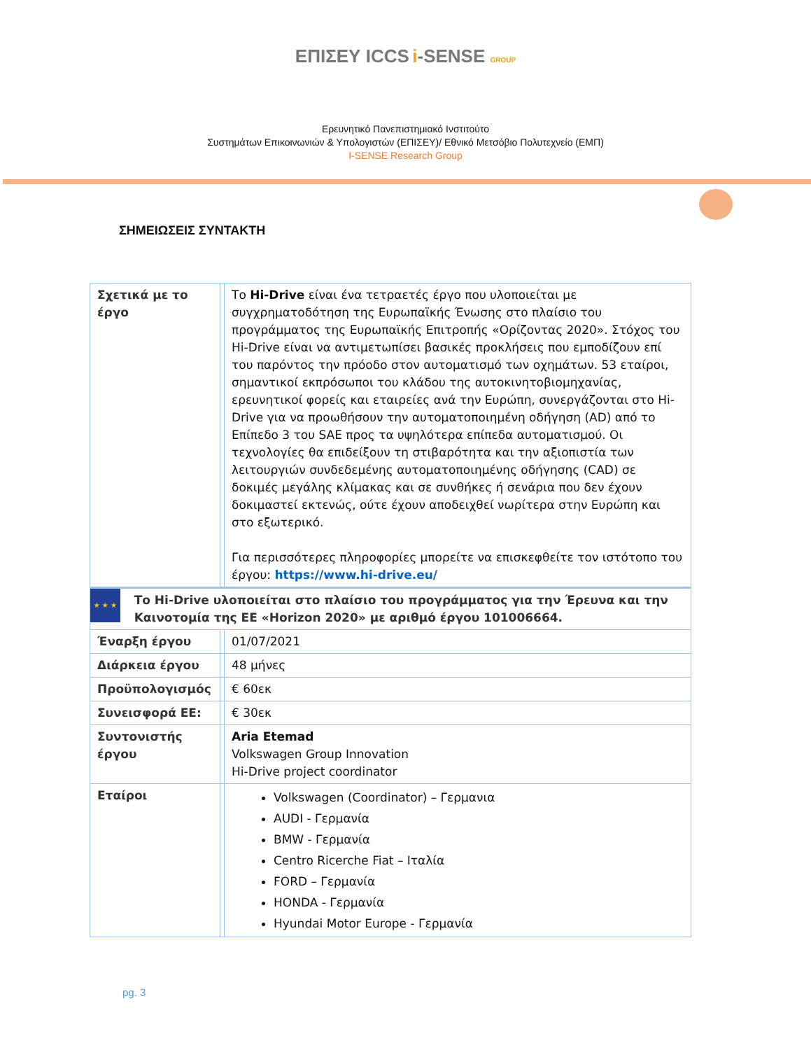ΕΠΙΣΕΥ ICCS i-SENSE GROUP
Ερευνητικό Πανεπιστημιακό Ινστιτούτο
Συστημάτων Επικοινωνιών & Υπολογιστών (ΕΠΙΣΕΥ)/ Εθνικό Μετσόβιο Πολυτεχνείο (ΕΜΠ)
I-SENSE Research Group
ΣΗΜΕΙΩΣΕΙΣ ΣΥΝΤΑΚΤΗ
| Σχετικά με το έργο | | Το Hi-Drive είναι ένα τετραετές έργο που υλοποιείται με συγχρηματοδότηση της Ευρωπαϊκής Ένωσης στο πλαίσιο του προγράμματος της Ευρωπαϊκής Επιτροπής «Ορίζοντας 2020». Στόχος του Hi-Drive είναι να αντιμετωπίσει βασικές προκλήσεις που εμποδίζουν επί του παρόντος την πρόοδο στον αυτοματισμό των οχημάτων. 53 εταίροι, σημαντικοί εκπρόσωποι του κλάδου της αυτοκινητοβιομηχανίας, ερευνητικοί φορείς και εταιρείες ανά την Ευρώπη, συνεργάζονται στο Hi-Drive για να προωθήσουν την αυτοματοποιημένη οδήγηση (AD) από το Επίπεδο 3 του SAE προς τα υψηλότερα επίπεδα αυτοματισμού. Οι τεχνολογίες θα επιδείξουν τη στιβαρότητα και την αξιοπιστία των λειτουργιών συνδεδεμένης αυτοματοποιημένης οδήγησης (CAD) σε δοκιμές μεγάλης κλίμακας και σε συνθήκες ή σενάρια που δεν έχουν δοκιμαστεί εκτενώς, ούτε έχουν αποδειχθεί νωρίτερα στην Ευρώπη και στο εξωτερικό. Για περισσότερες πληροφορίες μπορείτε να επισκεφθείτε τον ιστότοπο του έργου: https://www.hi-drive.eu/ |
| ★ ★ ★ Το Hi-Drive υλοποιείται στο πλαίσιο του προγράμματος για την Έρευνα και την Καινοτομία της ΕΕ «Horizon 2020» με αριθμό έργου 101006664. | | |
| Έναρξη έργου | | 01/07/2021 |
| Διάρκεια έργου | | 48 μήνες |
| Προϋπολογισμός | | € 60εκ |
| Συνεισφορά ΕΕ: | | € 30εκ |
| Συντονιστής έργου | | Aria Etemad Volkswagen Group Innovation Hi-Drive project coordinator |
| Εταίροι | | Volkswagen (Coordinator) – Γερμανια AUDI - Γερμανία BMW - Γερμανία Centro Ricerche Fiat – Ιταλία FORD – Γερμανία HONDA - Γερμανία Hyundai Motor Europe - Γερμανία |
pg. 3